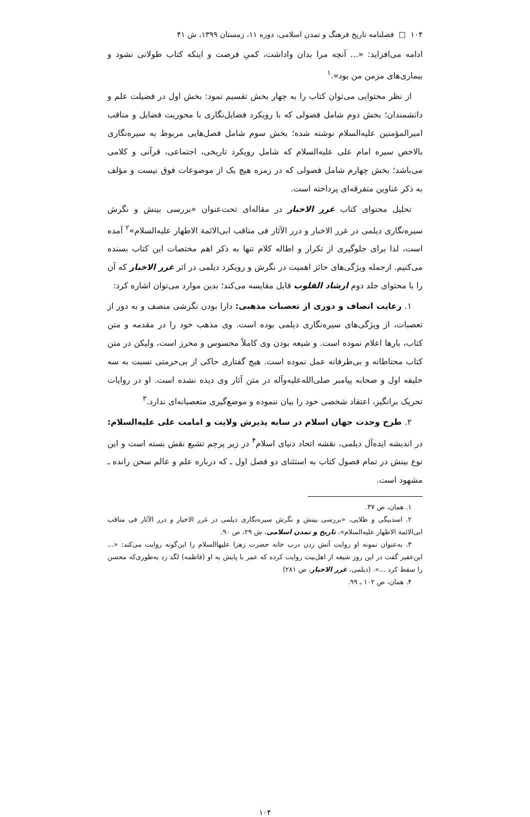۱۰۴ □ فصلنامه تاریخ فرهنگ و تمدن اسلامی، دوره ۱۱، زمستان ۱۳۹۹، ش ۴۱
ادامه می‌افزاید: «... آنچه مرا بدان واداشت، کمیِ فرصت و اینکه کتاب طولانی نشود و بیماری‌های مزمن من بود».<sup>۱</sup>
از نظر محتوایی می‌توان کتاب را به چهار بخش تقسیم نمود: بخش اول در فضیلت علم و دانشمندان؛ بخش دوم شامل فصولی که با رویکرد فضایل‌نگاری با محوریت فضایل و مناقب امیرالمؤمنین علیه‌السلام نوشته شده؛ بخش سوم شامل فصل‌هایی مربوط به سیره‌نگاری بالاخص سیره امام علی علیه‌السلام که شامل رویکرد تاریخی، اجتماعی، قرآنی و کلامی می‌باشد؛ بخش چهارم شامل فصولی که در زمره هیچ یک از موضوعات فوق نیست و مؤلف به ذکر عناوین متفرقه‌ای پرداخته است.
تحلیل محتوای کتاب غرر الاخبار در مقاله‌ای تحت‌عنوان «بررسی بینش و نگرش سیره‌نگاری دیلمی در غرر الاخبار و درر الآثار فی مناقب ابی‌الائمة الاطهار علیه‌السلام»<sup>۲</sup> آمده است، لذا برای جلوگیری از تکرار و اطاله کلام تنها به ذکر اهم مختصات این کتاب بسنده می‌کنیم. ازجمله ویژگی‌های حائز اهمیت در نگرش و رویکرد دیلمی در اثر غرر الاخبار که آن را با محتوای جلد دوم ارشاد القلوب قابل مقایسه می‌کند؛ بدین موارد می‌توان اشاره کرد:
۱. رعایت انصاف و دوری از تعصبات مذهبی: دارا بودن نگرشی منصف و به دور از تعصبات، از ویژگی‌های سیره‌نگاری دیلمی بوده است. وی مذهب خود را در مقدمه و متن کتاب، بارها اعلام نموده است. و شیعه بودن وی کاملاً محسوس و محرز است، ولیکن در متن کتاب محتاطانه و بی‌طرفانه عمل نموده است. هیچ گفتاری حاکی از بی‌حرمتی نسبت به سه خلیفه اول و صحابه پیامبر صلی‌الله‌علیه‌وآله در متن آثار وی دیده نشده است. او در روایات تحریک برانگیز، اعتقاد شخصی خود را بیان ننموده و موضع‌گیری متعصبانه‌ای ندارد.<sup>۳</sup>
۲. طرح وحدت جهان اسلام در سایه پذیرش ولایت و امامت علی علیه‌السلام: در اندیشه ایده‌آل دیلمی، نقشه اتحاد دنیای اسلام<sup>۴</sup> در زیر پرچم تشیع نقش بسته است و این نوع بینش در تمام فصول کتاب به استثنای دو فصل اول ـ که درباره علم و عالم سخن رانده ـ مشهود است.
۱. همان، ص ۳۷.
۲. اسدبیگی و طلایی، «بررسی بینش و نگرش سیره‌نگاری دیلمی در غرر الاخبار و درر الآثار فی مناقب ابی‌الائمة الاطهار علیه‌السلام»، تاریخ و تمدن اسلامی، ش ۲۹، ص ۹۰.
۳. به‌عنوان نمونه او روایت آتش زدن درب خانه حضرت زهرا علیهاالسلام را این‌گونه روایت می‌کند: «... ابن‌عفیر گفت در این روز شیعه از اهل‌بیت روایت کرده که عمر با پایش به او (فاطمه) لگد زد به‌طوری‌که محسن را سقط کرد ...». (دیلمی، غرر الاخبار، ص ۲۸۱)
۴. همان، ص ۱۰۲ ـ ۹۹.
۱۰۴